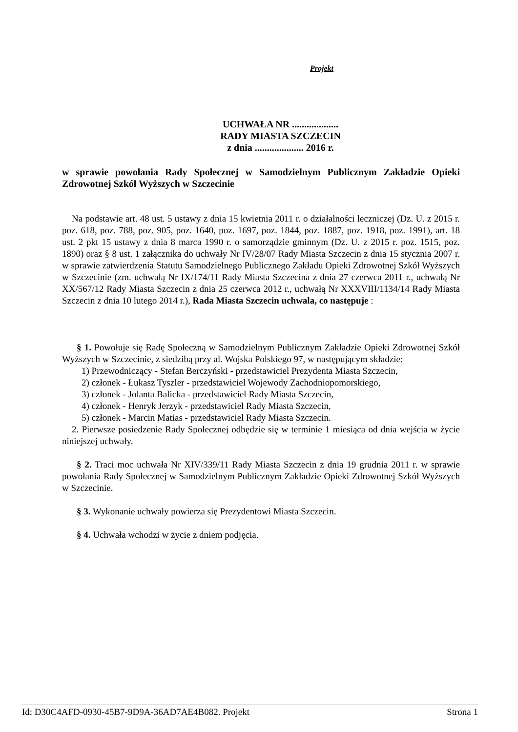Projekt
UCHWAŁA NR ...................
RADY MIASTA SZCZECIN
z dnia .................... 2016 r.
w sprawie powołania Rady Społecznej w Samodzielnym Publicznym Zakładzie Opieki Zdrowotnej Szkół Wyższych w Szczecinie
Na podstawie art. 48 ust. 5 ustawy z dnia 15 kwietnia 2011 r. o działalności leczniczej (Dz. U. z 2015 r. poz. 618, poz. 788, poz. 905, poz. 1640, poz. 1697, poz. 1844, poz. 1887, poz. 1918, poz. 1991), art. 18 ust. 2 pkt 15 ustawy z dnia 8 marca 1990 r. o samorządzie gminnym (Dz. U. z 2015 r. poz. 1515, poz. 1890) oraz § 8 ust. 1 załącznika do uchwały Nr IV/28/07 Rady Miasta Szczecin z dnia 15 stycznia 2007 r. w sprawie zatwierdzenia Statutu Samodzielnego Publicznego Zakładu Opieki Zdrowotnej Szkół Wyższych w Szczecinie (zm. uchwałą Nr IX/174/11 Rady Miasta Szczecina z dnia 27 czerwca 2011 r., uchwałą Nr XX/567/12 Rady Miasta Szczecin z dnia 25 czerwca 2012 r., uchwałą Nr XXXVIII/1134/14 Rady Miasta Szczecin z dnia 10 lutego 2014 r.), Rada Miasta Szczecin uchwala, co następuje :
§ 1. Powołuje się Radę Społeczną w Samodzielnym Publicznym Zakładzie Opieki Zdrowotnej Szkół Wyższych w Szczecinie, z siedzibą przy al. Wojska Polskiego 97, w następującym składzie:
1) Przewodniczący - Stefan Berczyński - przedstawiciel Prezydenta Miasta Szczecin,
2) członek - Łukasz Tyszler - przedstawiciel Wojewody Zachodniopomorskiego,
3) członek - Jolanta Balicka - przedstawiciel Rady Miasta Szczecin,
4) członek - Henryk Jerzyk - przedstawiciel Rady Miasta Szczecin,
5) członek - Marcin Matias - przedstawiciel Rady Miasta Szczecin.
2. Pierwsze posiedzenie Rady Społecznej odbędzie się w terminie 1 miesiąca od dnia wejścia w życie niniejszej uchwały.
§ 2. Traci moc uchwała Nr XIV/339/11 Rady Miasta Szczecin z dnia 19 grudnia 2011 r. w sprawie powołania Rady Społecznej w Samodzielnym Publicznym Zakładzie Opieki Zdrowotnej Szkół Wyższych w Szczecinie.
§ 3. Wykonanie uchwały powierza się Prezydentowi Miasta Szczecin.
§ 4. Uchwała wchodzi w życie z dniem podjęcia.
Id: D30C4AFD-0930-45B7-9D9A-36AD7AE4B082. Projekt Strona 1